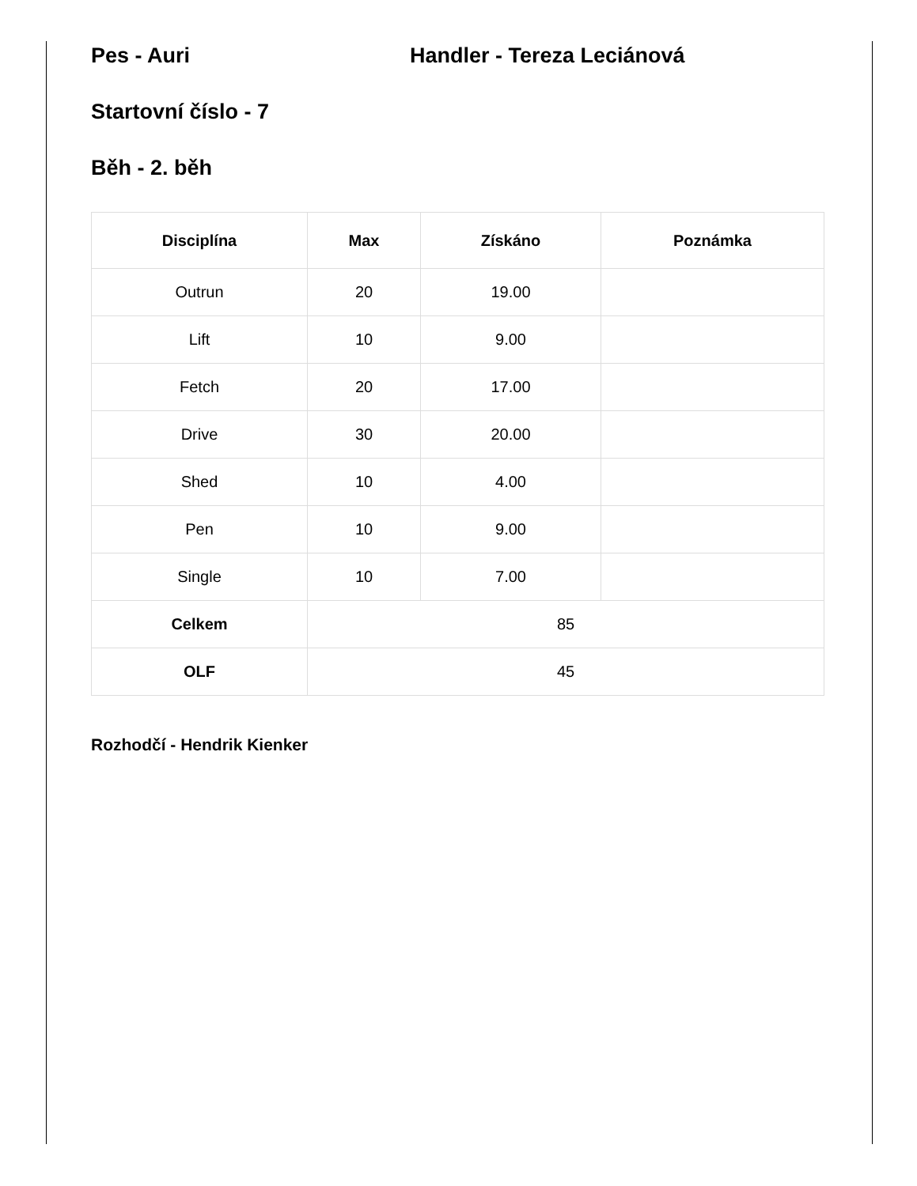Pes - Auri Handler - Tereza Leciánová
Startovní číslo - 7
Běh - 2. běh
| Disciplína | Max | Získáno | Poznámka |
| --- | --- | --- | --- |
| Outrun | 20 | 19.00 | |
| Lift | 10 | 9.00 | |
| Fetch | 20 | 17.00 | |
| Drive | 30 | 20.00 | |
| Shed | 10 | 4.00 | |
| Pen | 10 | 9.00 | |
| Single | 10 | 7.00 | |
| Celkem | 85 | | |
| OLF | 45 | | |
Rozhodčí - Hendrik Kienker